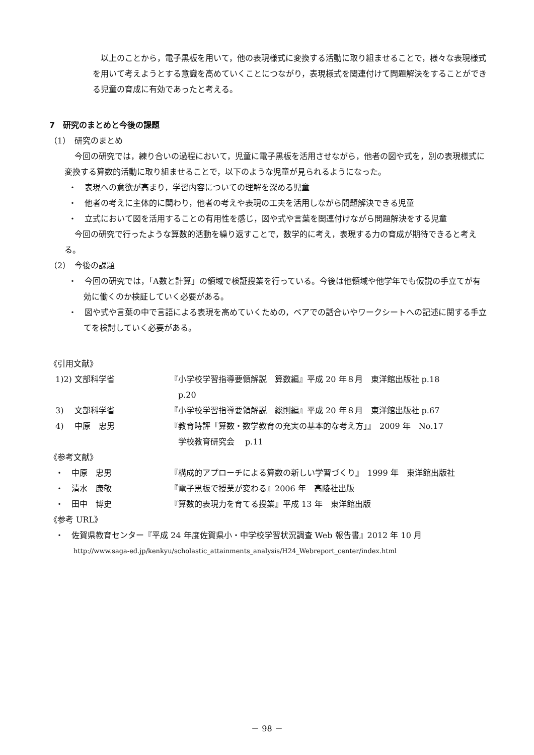以上のことから，電子黒板を用いて，他の表現様式に変換する活動に取り組ませることで，様々な表現様式を用いて考えようとする意識を高めていくことにつながり，表現様式を関連付けて問題解決をすることができる児童の育成に有効であったと考える。
7　研究のまとめと今後の課題
（1）　研究のまとめ
今回の研究では，練り合いの過程において，児童に電子黒板を活用させながら，他者の図や式を，別の表現様式に変換する算数的活動に取り組ませることで，以下のような児童が見られるようになった。
・　表現への意欲が高まり，学習内容についての理解を深める児童
・　他者の考えに主体的に関わり，他者の考えや表現の工夫を活用しながら問題解決できる児童
・　立式において図を活用することの有用性を感じ，図や式や言葉を関連付けながら問題解決をする児童
今回の研究で行ったような算数的活動を繰り返すことで，数学的に考え，表現する力の育成が期待できると考える。
（2）　今後の課題
・　今回の研究では，「A数と計算」の領域で検証授業を行っている。今後は他領域や他学年でも仮説の手立てが有効に働くのか検証していく必要がある。
・　図や式や言葉の中で言語による表現を高めていくための，ペアでの話合いやワークシートへの記述に関する手立てを検討していく必要がある。
《引用文献》
1)2) 文部科学省 『小学校学習指導要領解説　算数編』平成 20 年８月　東洋館出版社 p.18
　p.20
3)　 文部科学省 『小学校学習指導要領解説　総則編』平成 20 年８月　東洋館出版社 p.67
4)　 中原　忠男 『教育時評「算数・数学教育の充実の基本的な考え方」』　2009 年　No.17
　学校教育研究会　 p.11
《参考文献》
・　中原　忠男 『構成的アプローチによる算数の新しい学習づくり』　1999 年　東洋館出版社
・　清水　康敬 『電子黒板で授業が変わる』2006 年　高陵社出版
・　田中　博史 『算数的表現力を育てる授業』平成 13 年　東洋館出版
《参考 URL》
・　佐賀県教育センター『平成 24 年度佐賀県小・中学校学習状況調査 Web 報告書』2012 年 10 月
http://www.saga-ed.jp/kenkyu/scholastic_attainments_analysis/H24_Webreport_center/index.html
－ 98 －